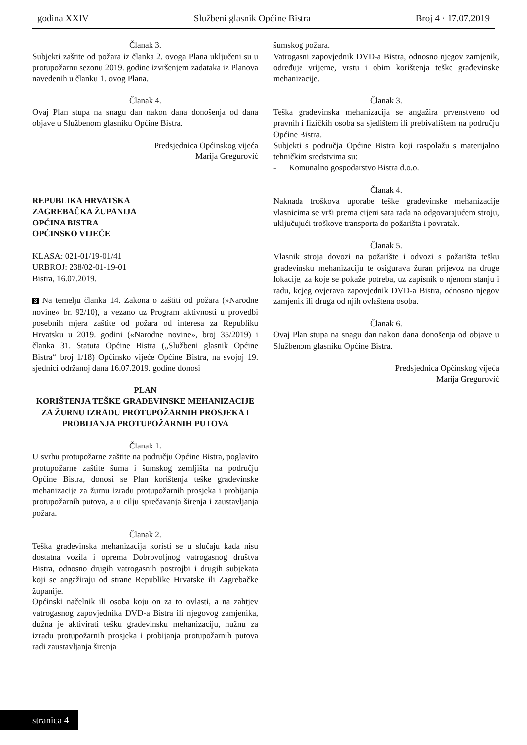godina XXIV Službeni glasnik Općine Bistra Broj 4 · 17.07.2019
Članak 3.
Subjekti zaštite od požara iz članka 2. ovoga Plana uključeni su u protupožarnu sezonu 2019. godine izvršenjem zadataka iz Planova navedenih u članku 1. ovog Plana.
Članak 4.
Ovaj Plan stupa na snagu dan nakon dana donošenja od dana objave u Službenom glasniku Općine Bistra.
Predsjednica Općinskog vijeća
Marija Gregurović
REPUBLIKA HRVATSKA
ZAGREBAČKA ŽUPANIJA
OPĆINA BISTRA
OPĆINSKO VIJEĆE
KLASA: 021-01/19-01/41
URBROJ: 238/02-01-19-01
Bistra, 16.07.2019.
3 Na temelju članka 14. Zakona o zaštiti od požara (»Narodne novine« br. 92/10), a vezano uz Program aktivnosti u provedbi posebnih mjera zaštite od požara od interesa za Republiku Hrvatsku u 2019. godini («Narodne novine», broj 35/2019) i članka 31. Statuta Općine Bistra („Službeni glasnik Općine Bistra“ broj 1/18) Općinsko vijeće Općine Bistra, na svojoj 19. sjednici održanoj dana 16.07.2019. godine donosi
PLAN
KORIŠTENJA TEŠKE GRAĐEVINSKE MEHANIZACIJE ZA ŽURNU IZRADU PROTUPOŽARNIH PROSJEKA I PROBIJANJA PROTUPOŽARNIH PUTOVA
Članak 1.
U svrhu protupožarne zaštite na području Općine Bistra, poglavito protupožarne zaštite šuma i šumskog zemljišta na području Općine Bistra, donosi se Plan korištenja teške građevinske mehanizacije za žurnu izradu protupožarnih prosjeka i probijanja protupožarnih putova, a u cilju sprečavanja širenja i zaustavljanja požara.
Članak 2.
Teška građevinska mehanizacija koristi se u slučaju kada nisu dostatna vozila i oprema Dobrovoljnog vatrogasnog društva Bistra, odnosno drugih vatrogasnih postrojbi i drugih subjekata koji se angažiraju od strane Republike Hrvatske ili Zagrebačke županije.
Općinski načelnik ili osoba koju on za to ovlasti, a na zahtjev vatrogasnog zapovjednika DVD-a Bistra ili njegovog zamjenika, dužna je aktivirati tešku građevinsku mehanizaciju, nužnu za izradu protupožarnih prosjeka i probijanja protupožarnih putova radi zaustavljanja širenja
šumskog požara.
Vatrogasni zapovjednik DVD-a Bistra, odnosno njegov zamjenik, određuje vrijeme, vrstu i obim korištenja teške građevinske mehanizacije.
Članak 3.
Teška građevinska mehanizacija se angažira prvenstveno od pravnih i fizičkih osoba sa sjedištem ili prebivalištem na području Općine Bistra.
Subjekti s područja Općine Bistra koji raspolažu s materijalno tehničkim sredstvima su:
- Komunalno gospodarstvo Bistra d.o.o.
Članak 4.
Naknada troškova uporabe teške građevinske mehanizacije vlasnicima se vrši prema cijeni sata rada na odgovarajućem stroju, uključujući troškove transporta do požarišta i povratak.
Članak 5.
Vlasnik stroja dovozi na požarište i odvozi s požarišta tešku građevinsku mehanizaciju te osigurava žuran prijevoz na druge lokacije, za koje se pokaže potreba, uz zapisnik o njenom stanju i radu, kojeg ovjerava zapovjednik DVD-a Bistra, odnosno njegov zamjenik ili druga od njih ovlaštena osoba.
Članak 6.
Ovaj Plan stupa na snagu dan nakon dana donošenja od objave u Službenom glasniku Općine Bistra.
Predsjednica Općinskog vijeća
Marija Gregurović
stranica 4